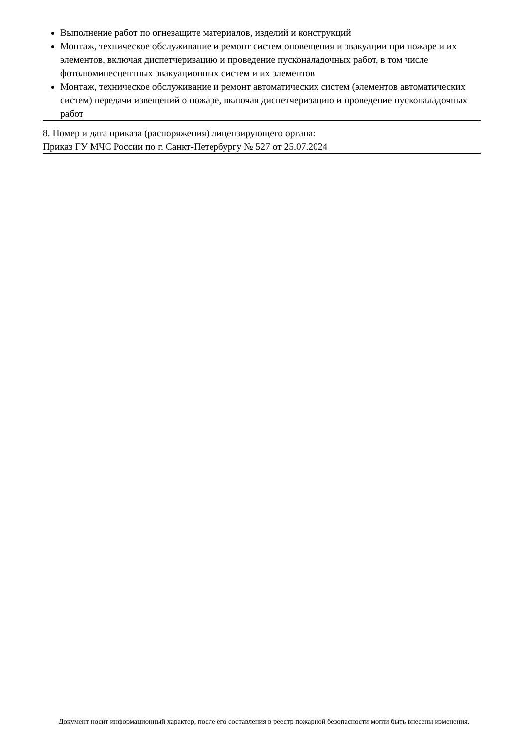Выполнение работ по огнезащите материалов, изделий и конструкций
Монтаж, техническое обслуживание и ремонт систем оповещения и эвакуации при пожаре и их элементов, включая диспетчеризацию и проведение пусконаладочных работ, в том числе фотолюминесцентных эвакуационных систем и их элементов
Монтаж, техническое обслуживание и ремонт автоматических систем (элементов автоматических систем) передачи извещений о пожаре, включая диспетчеризацию и проведение пусконаладочных работ
8. Номер и дата приказа (распоряжения) лицензирующего органа:
Приказ ГУ МЧС России по г. Санкт-Петербургу № 527 от 25.07.2024
Документ носит информационный характер, после его составления в реестр пожарной безопасности могли быть внесены изменения.